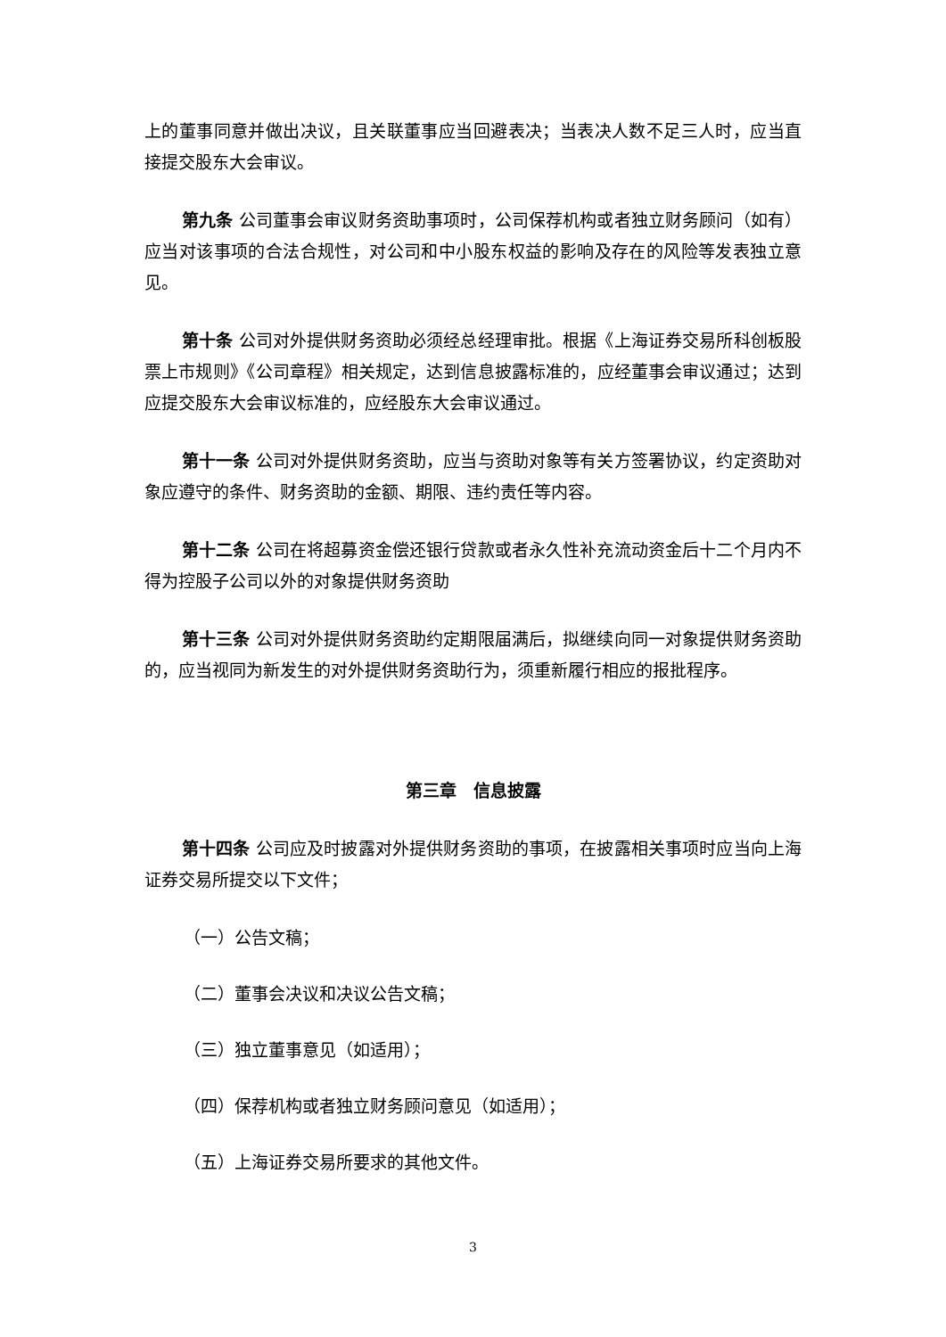上的董事同意并做出决议，且关联董事应当回避表决；当表决人数不足三人时，应当直接提交股东大会审议。
第九条 公司董事会审议财务资助事项时，公司保荐机构或者独立财务顾问（如有）应当对该事项的合法合规性，对公司和中小股东权益的影响及存在的风险等发表独立意见。
第十条 公司对外提供财务资助必须经总经理审批。根据《上海证券交易所科创板股票上市规则》《公司章程》相关规定，达到信息披露标准的，应经董事会审议通过；达到应提交股东大会审议标准的，应经股东大会审议通过。
第十一条 公司对外提供财务资助，应当与资助对象等有关方签署协议，约定资助对象应遵守的条件、财务资助的金额、期限、违约责任等内容。
第十二条 公司在将超募资金偿还银行贷款或者永久性补充流动资金后十二个月内不得为控股子公司以外的对象提供财务资助
第十三条 公司对外提供财务资助约定期限届满后，拟继续向同一对象提供财务资助的，应当视同为新发生的对外提供财务资助行为，须重新履行相应的报批程序。
第三章　信息披露
第十四条 公司应及时披露对外提供财务资助的事项，在披露相关事项时应当向上海证券交易所提交以下文件；
（一）公告文稿；
（二）董事会决议和决议公告文稿；
（三）独立董事意见（如适用）；
（四）保荐机构或者独立财务顾问意见（如适用）；
（五）上海证券交易所要求的其他文件。
3